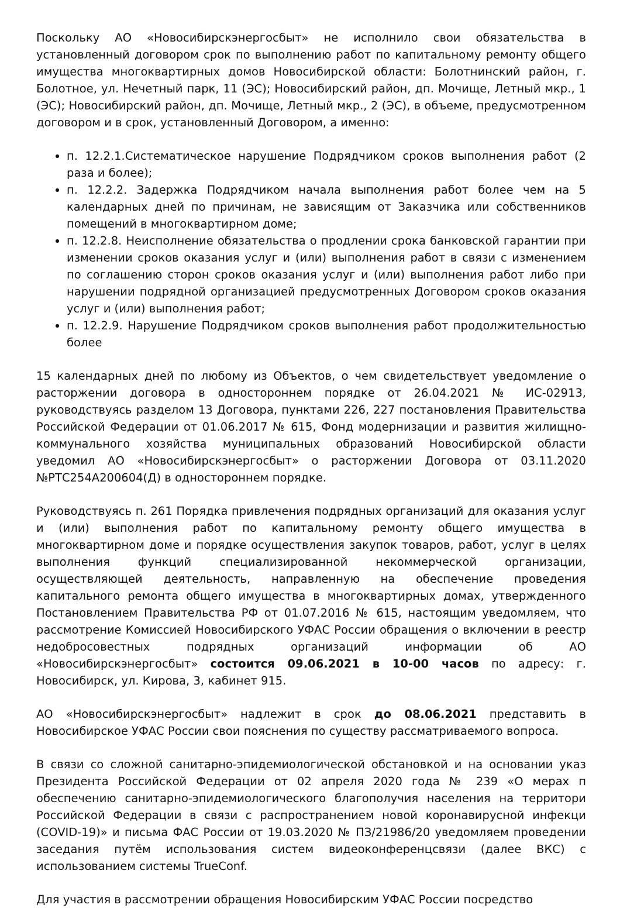Поскольку АО «Новосибирскэнергосбыт» не исполнило свои обязательства в установленный договором срок по выполнению работ по капитальному ремонту общего имущества многоквартирных домов Новосибирской области: Болотнинский район, г. Болотное, ул. Нечетный парк, 11 (ЭС); Новосибирский район, дп. Мочище, Летный мкр., 1 (ЭС); Новосибирский район, дп. Мочище, Летный мкр., 2 (ЭС), в объеме, предусмотренном договором и в срок, установленный Договором, а именно:
п. 12.2.1.Систематическое нарушение Подрядчиком сроков выполнения работ (2 раза и более);
п. 12.2.2. Задержка Подрядчиком начала выполнения работ более чем на 5 календарных дней по причинам, не зависящим от Заказчика или собственников помещений в многоквартирном доме;
п. 12.2.8. Неисполнение обязательства о продлении срока банковской гарантии при изменении сроков оказания услуг и (или) выполнения работ в связи с изменением по соглашению сторон сроков оказания услуг и (или) выполнения работ либо при нарушении подрядной организацией предусмотренных Договором сроков оказания услуг и (или) выполнения работ;
п. 12.2.9. Нарушение Подрядчиком сроков выполнения работ продолжительностью более
15 календарных дней по любому из Объектов, о чем свидетельствует уведомление о расторжении договора в одностороннем порядке от 26.04.2021 № ИС-02913, руководствуясь разделом 13 Договора, пунктами 226, 227 постановления Правительства Российской Федерации от 01.06.2017 № 615, Фонд модернизации и развития жилищно- коммунального хозяйства муниципальных образований Новосибирской области уведомил АО «Новосибирскэнергосбыт» о расторжении Договора от 03.11.2020 №РТС254А200604(Д) в одностороннем порядке.
Руководствуясь п. 261 Порядка привлечения подрядных организаций для оказания услуг и (или) выполнения работ по капитальному ремонту общего имущества в многоквартирном доме и порядке осуществления закупок товаров, работ, услуг в целях выполнения функций специализированной некоммерческой организации, осуществляющей деятельность, направленную на обеспечение проведения капитального ремонта общего имущества в многоквартирных домах, утвержденного Постановлением Правительства РФ от 01.07.2016 № 615, настоящим уведомляем, что рассмотрение Комиссией Новосибирского УФАС России обращения о включении в реестр недобросовестных подрядных организаций информации об АО «Новосибирскэнергосбыт» состоится 09.06.2021 в 10-00 часов по адресу: г. Новосибирск, ул. Кирова, 3, кабинет 915.
АО «Новосибирскэнергосбыт» надлежит в срок до 08.06.2021 представить в Новосибирское УФАС России свои пояснения по существу рассматриваемого вопроса.
В связи со сложной санитарно-эпидемиологической обстановкой и на основании указ Президента Российской Федерации от 02 апреля 2020 года № 239 «О мерах п обеспечению санитарно-эпидемиологического благополучия населения на территори Российской Федерации в связи с распространением новой коронавирусной инфекци (COVID-19)» и письма ФАС России от 19.03.2020 № ПЗ/21986/20 уведомляем проведении заседания путём использования систем видеоконференцсвязи (далее ВКС) с использованием системы TrueConf.
Для участия в рассмотрении обращения Новосибирским УФАС России посредство